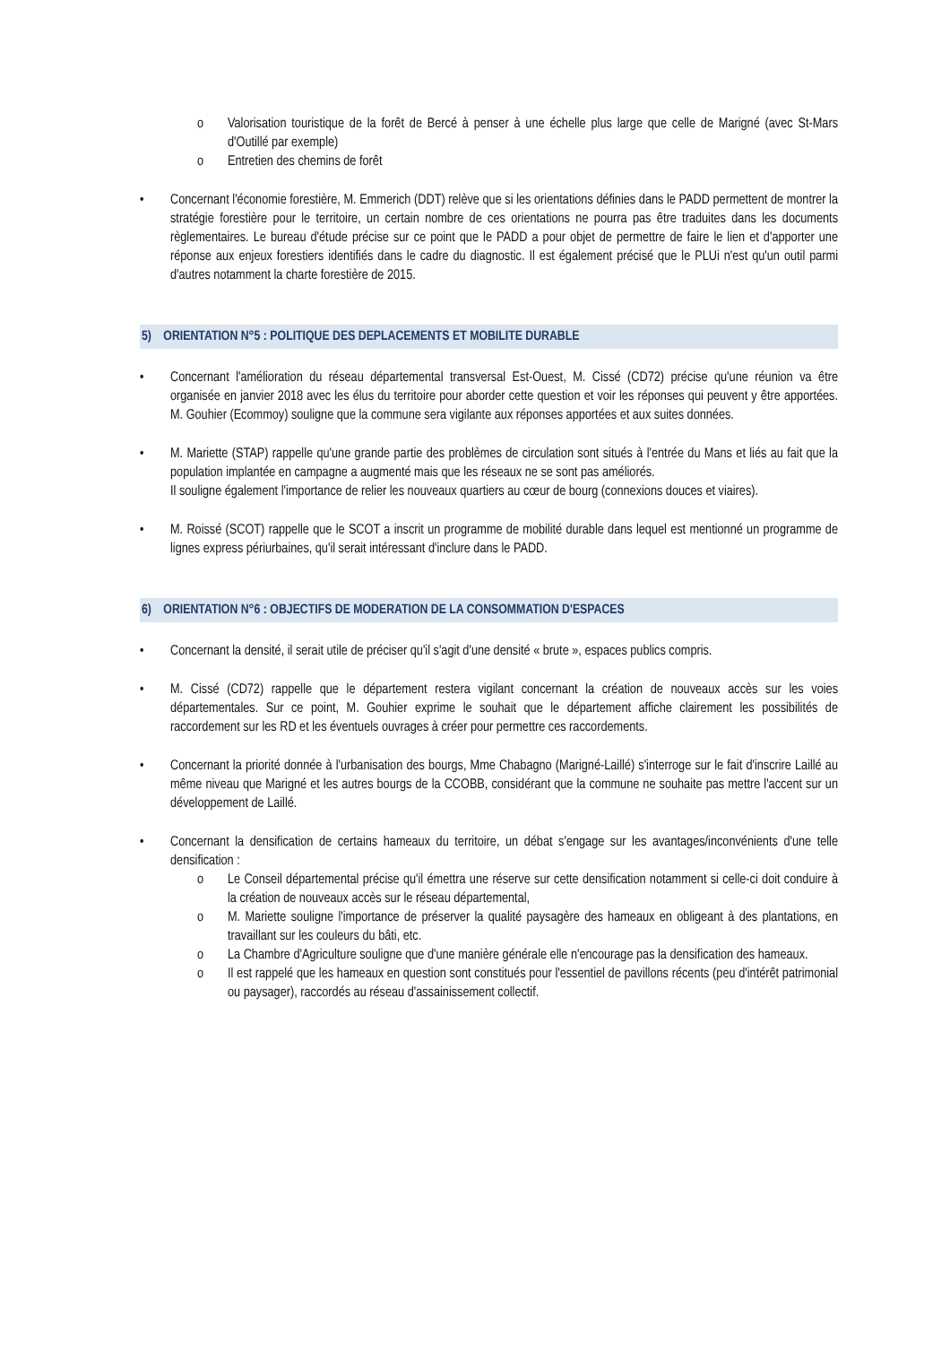o Valorisation touristique de la forêt de Bercé à penser à une échelle plus large que celle de Marigné (avec St-Mars d'Outillé par exemple)
o Entretien des chemins de forêt
• Concernant l'économie forestière, M. Emmerich (DDT) relève que si les orientations définies dans le PADD permettent de montrer la stratégie forestière pour le territoire, un certain nombre de ces orientations ne pourra pas être traduites dans les documents règlementaires. Le bureau d'étude précise sur ce point que le PADD a pour objet de permettre de faire le lien et d'apporter une réponse aux enjeux forestiers identifiés dans le cadre du diagnostic. Il est également précisé que le PLUi n'est qu'un outil parmi d'autres notamment la charte forestière de 2015.
5) ORIENTATION N°5 : POLITIQUE DES DEPLACEMENTS ET MOBILITE DURABLE
• Concernant l'amélioration du réseau départemental transversal Est-Ouest, M. Cissé (CD72) précise qu'une réunion va être organisée en janvier 2018 avec les élus du territoire pour aborder cette question et voir les réponses qui peuvent y être apportées. M. Gouhier (Ecommoy) souligne que la commune sera vigilante aux réponses apportées et aux suites données.
• M. Mariette (STAP) rappelle qu'une grande partie des problèmes de circulation sont situés à l'entrée du Mans et liés au fait que la population implantée en campagne a augmenté mais que les réseaux ne se sont pas améliorés.
Il souligne également l'importance de relier les nouveaux quartiers au cœur de bourg (connexions douces et viaires).
• M. Roissé (SCOT) rappelle que le SCOT a inscrit un programme de mobilité durable dans lequel est mentionné un programme de lignes express périurbaines, qu'il serait intéressant d'inclure dans le PADD.
6) ORIENTATION N°6 : OBJECTIFS DE MODERATION DE LA CONSOMMATION D'ESPACES
• Concernant la densité, il serait utile de préciser qu'il s'agit d'une densité « brute », espaces publics compris.
• M. Cissé (CD72) rappelle que le département restera vigilant concernant la création de nouveaux accès sur les voies départementales. Sur ce point, M. Gouhier exprime le souhait que le département affiche clairement les possibilités de raccordement sur les RD et les éventuels ouvrages à créer pour permettre ces raccordements.
• Concernant la priorité donnée à l'urbanisation des bourgs, Mme Chabagno (Marigné-Laillé) s'interroge sur le fait d'inscrire Laillé au même niveau que Marigné et les autres bourgs de la CCOBB, considérant que la commune ne souhaite pas mettre l'accent sur un développement de Laillé.
• Concernant la densification de certains hameaux du territoire, un débat s'engage sur les avantages/inconvénients d'une telle densification :
o Le Conseil départemental précise qu'il émettra une réserve sur cette densification notamment si celle-ci doit conduire à la création de nouveaux accès sur le réseau départemental,
o M. Mariette souligne l'importance de préserver la qualité paysagère des hameaux en obligeant à des plantations, en travaillant sur les couleurs du bâti, etc.
o La Chambre d'Agriculture souligne que d'une manière générale elle n'encourage pas la densification des hameaux.
o Il est rappelé que les hameaux en question sont constitués pour l'essentiel de pavillons récents (peu d'intérêt patrimonial ou paysager), raccordés au réseau d'assainissement collectif.